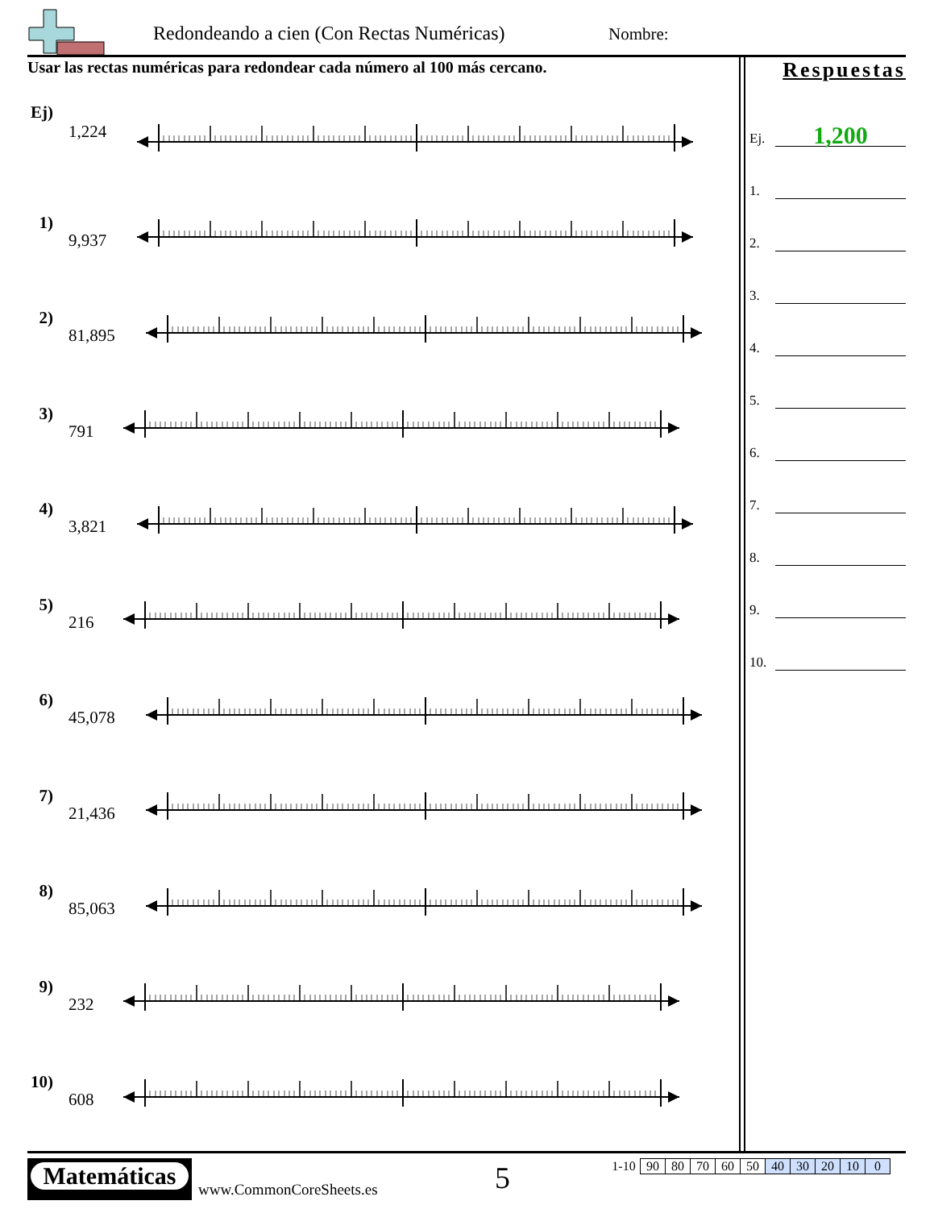Redondeando a cien (Con Rectas Numéricas)
Nombre:
Usar las rectas numéricas para redondear cada número al 100 más cercano.
Ej)
1,224
1)
9,937
2)
81,895
3)
791
4)
3,821
5)
216
6)
45,078
7)
21,436
8)
85,063
9)
232
10)
608
Respuestas
Ej.
1,200
1.
2.
3.
4.
5.
6.
7.
8.
9.
10.
Matemáticas
www.CommonCoreSheets.es 5
| 1-10 | 90 | 80 | 70 | 60 | 50 | 40 | 30 | 20 | 10 | 0 |